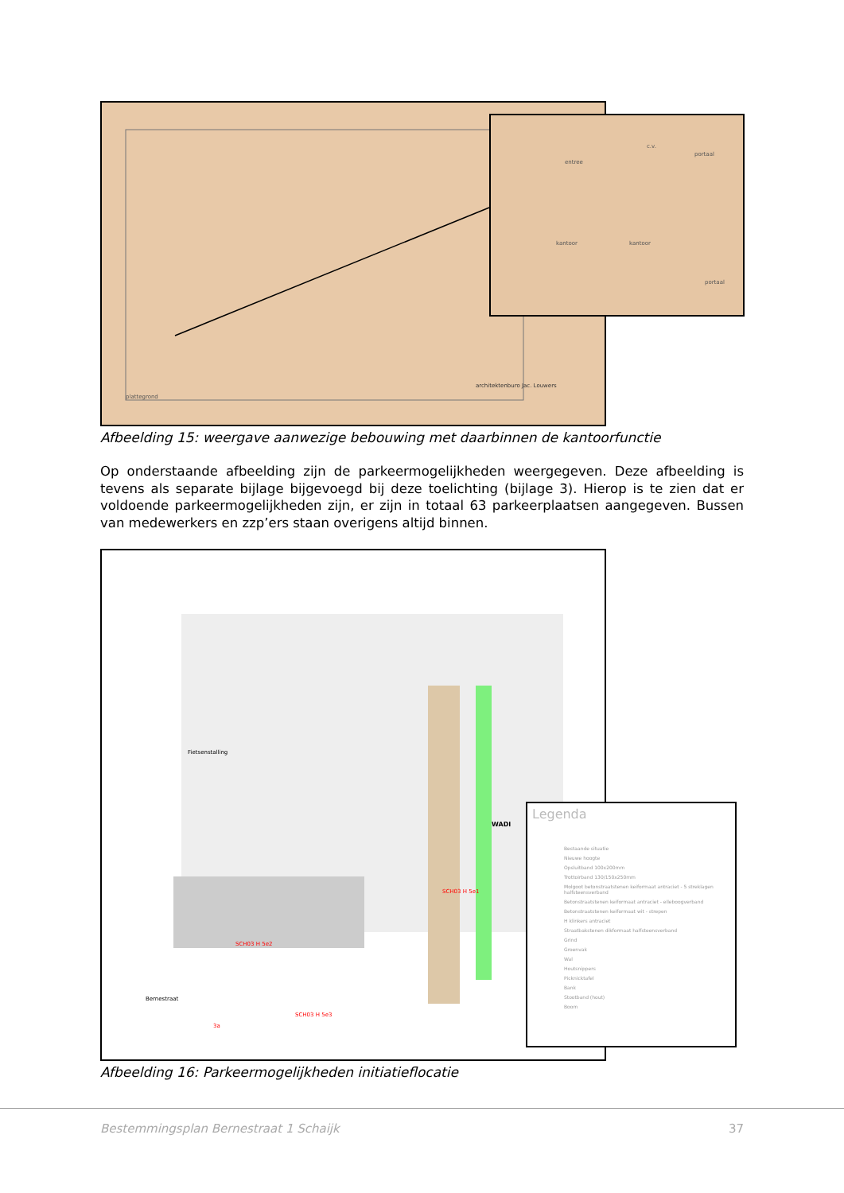plattegrond
architektenburo Jac. Louwers
entree
c.v.
portaal
kantoor kantoor
portaal
Afbeelding 15: weergave aanwezige bebouwing met daarbinnen de kantoorfunctie
Op onderstaande afbeelding zijn de parkeermogelijkheden weergegeven. Deze afbeelding is tevens als separate bijlage bijgevoegd bij deze toelichting (bijlage 3). Hierop is te zien dat er voldoende parkeermogelijkheden zijn, er zijn in totaal 63 parkeerplaatsen aangegeven. Bussen van medewerkers en zzp’ers staan overigens altijd binnen.
WADI
Fietsenstalling
SCH03 H 5e1
SCH03 H 5e2
SCH03 H 5e3
3a
Bernestraat
Legenda
Bestaande situatie
Nieuwe hoogte
Opsluitband 100x200mm
Trottoirband 130/150x250mm
Molgoot betonstraatstenen keiformaat antraciet - 5 streklagen halfsteensverband
Betonstraatstenen keiformaat antraciet - ellebo­ogverband
Betonstraatstenen keiformaat wit - strepen
H klinkers antraciet
Straatbakstenen dikformaat halfsteensverband
Grind
Groenvak
Wal
Houtsnippers
Picknicktafel
Bank
Stootband (hout)
Boom
Afbeelding 16: Parkeermogelijkheden initiatieflocatie
Bestemmingsplan Bernestraat 1 Schaijk 37